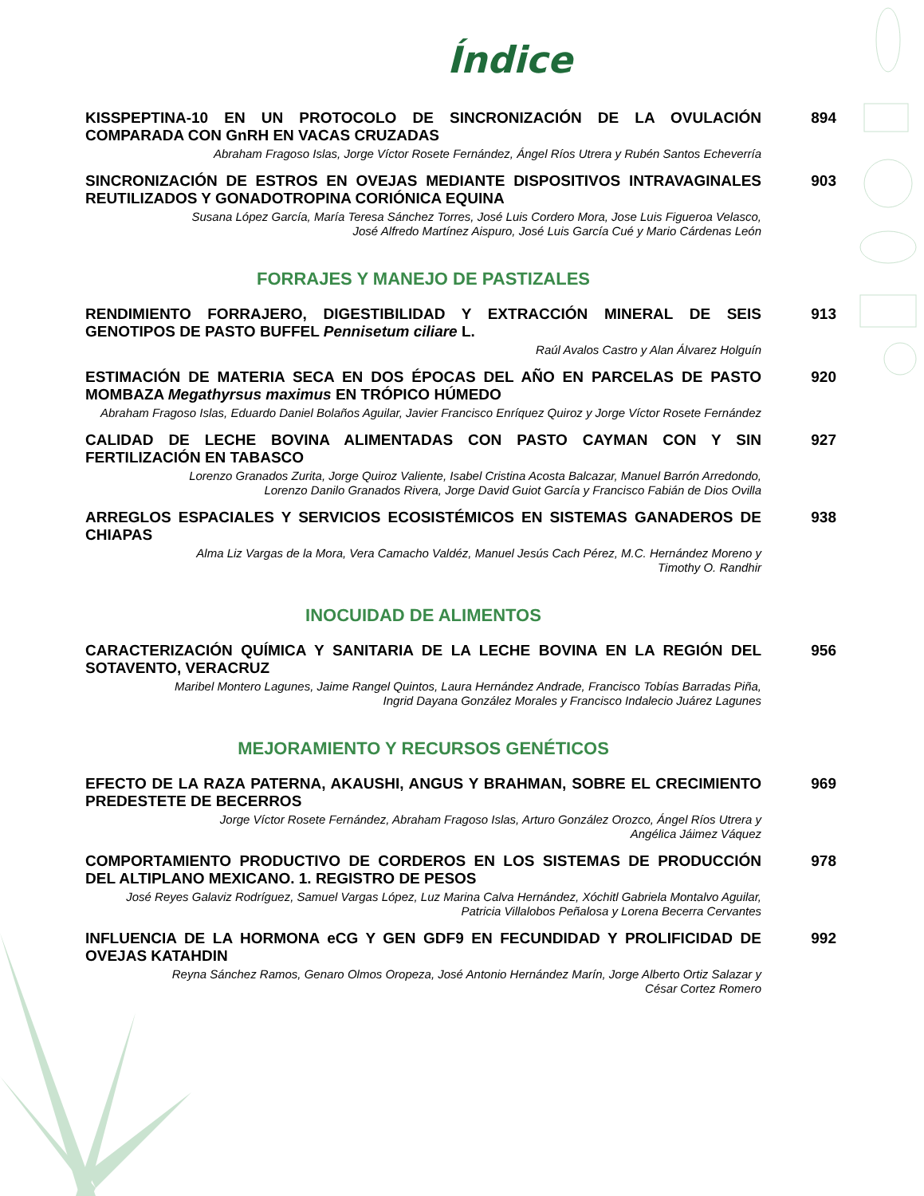Índice
KISSPEPTINA-10 EN UN PROTOCOLO DE SINCRONIZACIÓN DE LA OVULACIÓN COMPARADA CON GnRH EN VACAS CRUZADAS
Abraham Fragoso Islas, Jorge Víctor Rosete Fernández, Ángel Ríos Utrera y Rubén Santos Echeverría
894
SINCRONIZACIÓN DE ESTROS EN OVEJAS MEDIANTE DISPOSITIVOS INTRAVAGINALES REUTILIZADOS Y GONADOTROPINA CORIÓNICA EQUINA
Susana López García, María Teresa Sánchez Torres, José Luis Cordero Mora, Jose Luis Figueroa Velasco,
José Alfredo Martínez Aispuro, José Luis García Cué y Mario Cárdenas León
903
FORRAJES Y MANEJO DE PASTIZALES
RENDIMIENTO FORRAJERO, DIGESTIBILIDAD Y EXTRACCIÓN MINERAL DE SEIS GENOTIPOS DE PASTO BUFFEL Pennisetum ciliare L.
Raúl Avalos Castro y Alan Álvarez Holguín
913
ESTIMACIÓN DE MATERIA SECA EN DOS ÉPOCAS DEL AÑO EN PARCELAS DE PASTO MOMBAZA Megathyrsus maximus EN TRÓPICO HÚMEDO
Abraham Fragoso Islas, Eduardo Daniel Bolaños Aguilar, Javier Francisco Enríquez Quiroz y Jorge Víctor Rosete Fernández
920
CALIDAD DE LECHE BOVINA ALIMENTADAS CON PASTO CAYMAN CON Y SIN FERTILIZACIÓN EN TABASCO
Lorenzo Granados Zurita, Jorge Quiroz Valiente, Isabel Cristina Acosta Balcazar, Manuel Barrón Arredondo,
Lorenzo Danilo Granados Rivera, Jorge David Guiot García y Francisco Fabián de Dios Ovilla
927
ARREGLOS ESPACIALES Y SERVICIOS ECOSISTÉMICOS EN SISTEMAS GANADEROS DE CHIAPAS
Alma Liz Vargas de la Mora, Vera Camacho Valdéz, Manuel Jesús Cach Pérez, M.C. Hernández Moreno y
Timothy O. Randhir
938
INOCUIDAD DE ALIMENTOS
CARACTERIZACIÓN QUÍMICA Y SANITARIA DE LA LECHE BOVINA EN LA REGIÓN DEL SOTAVENTO, VERACRUZ
Maribel Montero Lagunes, Jaime Rangel Quintos, Laura Hernández Andrade, Francisco Tobías Barradas Piña,
Ingrid Dayana González Morales y Francisco Indalecio Juárez Lagunes
956
MEJORAMIENTO Y RECURSOS GENÉTICOS
EFECTO DE LA RAZA PATERNA, AKAUSHI, ANGUS Y BRAHMAN, SOBRE EL CRECIMIENTO PREDESTETE DE BECERROS
Jorge Víctor Rosete Fernández, Abraham Fragoso Islas, Arturo González Orozco, Ángel Ríos Utrera y
Angélica Jáimez Váquez
969
COMPORTAMIENTO PRODUCTIVO DE CORDEROS EN LOS SISTEMAS DE PRODUCCIÓN DEL ALTIPLANO MEXICANO. 1. REGISTRO DE PESOS
José Reyes Galaviz Rodríguez, Samuel Vargas López, Luz Marina Calva Hernández, Xóchitl Gabriela Montalvo Aguilar,
Patricia Villalobos Peñalosa y Lorena Becerra Cervantes
978
INFLUENCIA DE LA HORMONA eCG Y GEN GDF9 EN FECUNDIDAD Y PROLIFICIDAD DE OVEJAS KATAHDIN
Reyna Sánchez Ramos, Genaro Olmos Oropeza, José Antonio Hernández Marín, Jorge Alberto Ortiz Salazar y
César Cortez Romero
992